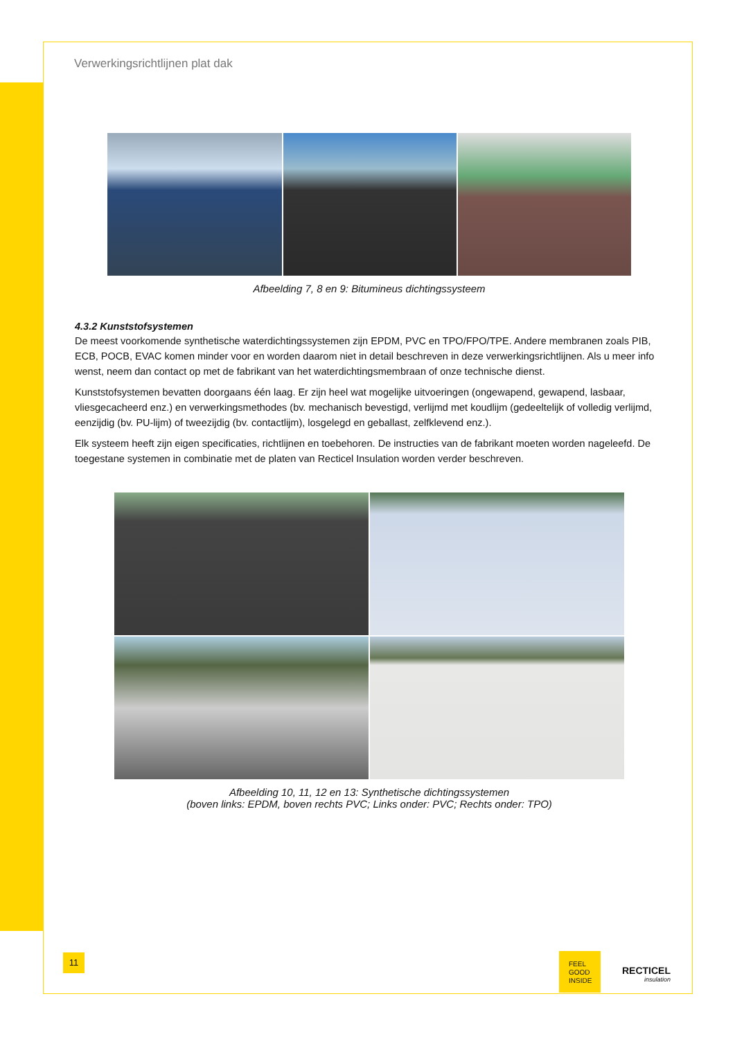Verwerkingsrichtlijnen plat dak
Afbeelding 7, 8 en 9: Bitumineus dichtingssysteem
4.3.2 Kunststofsystemen
De meest voorkomende synthetische waterdichtingssystemen zijn EPDM, PVC en TPO/FPO/TPE. Andere membranen zoals PIB, ECB, POCB, EVAC komen minder voor en worden daarom niet in detail beschreven in deze verwerkingsrichtlijnen. Als u meer info wenst, neem dan contact op met de fabrikant van het waterdichtingsmembraan of onze technische dienst.
Kunststofsystemen bevatten doorgaans één laag. Er zijn heel wat mogelijke uitvoeringen (ongewapend, gewapend, lasbaar, vliesgecacheerd enz.) en verwerkingsmethodes (bv. mechanisch bevestigd, verlijmd met koudlijm (gedeeltelijk of volledig verlijmd, eenzijdig (bv. PU-lijm) of tweezijdig (bv. contactlijm), losgelegd en geballast, zelfklevend enz.).
Elk systeem heeft zijn eigen specificaties, richtlijnen en toebehoren. De instructies van de fabrikant moeten worden nageleefd. De toegestane systemen in combinatie met de platen van Recticel Insulation worden verder beschreven.
Afbeelding 10, 11, 12 en 13: Synthetische dichtingssystemen
(boven links: EPDM, boven rechts PVC; Links onder: PVC; Rechts onder: TPO)
11
FEEL
GOOD
INSIDE
RECTICEL
insulation